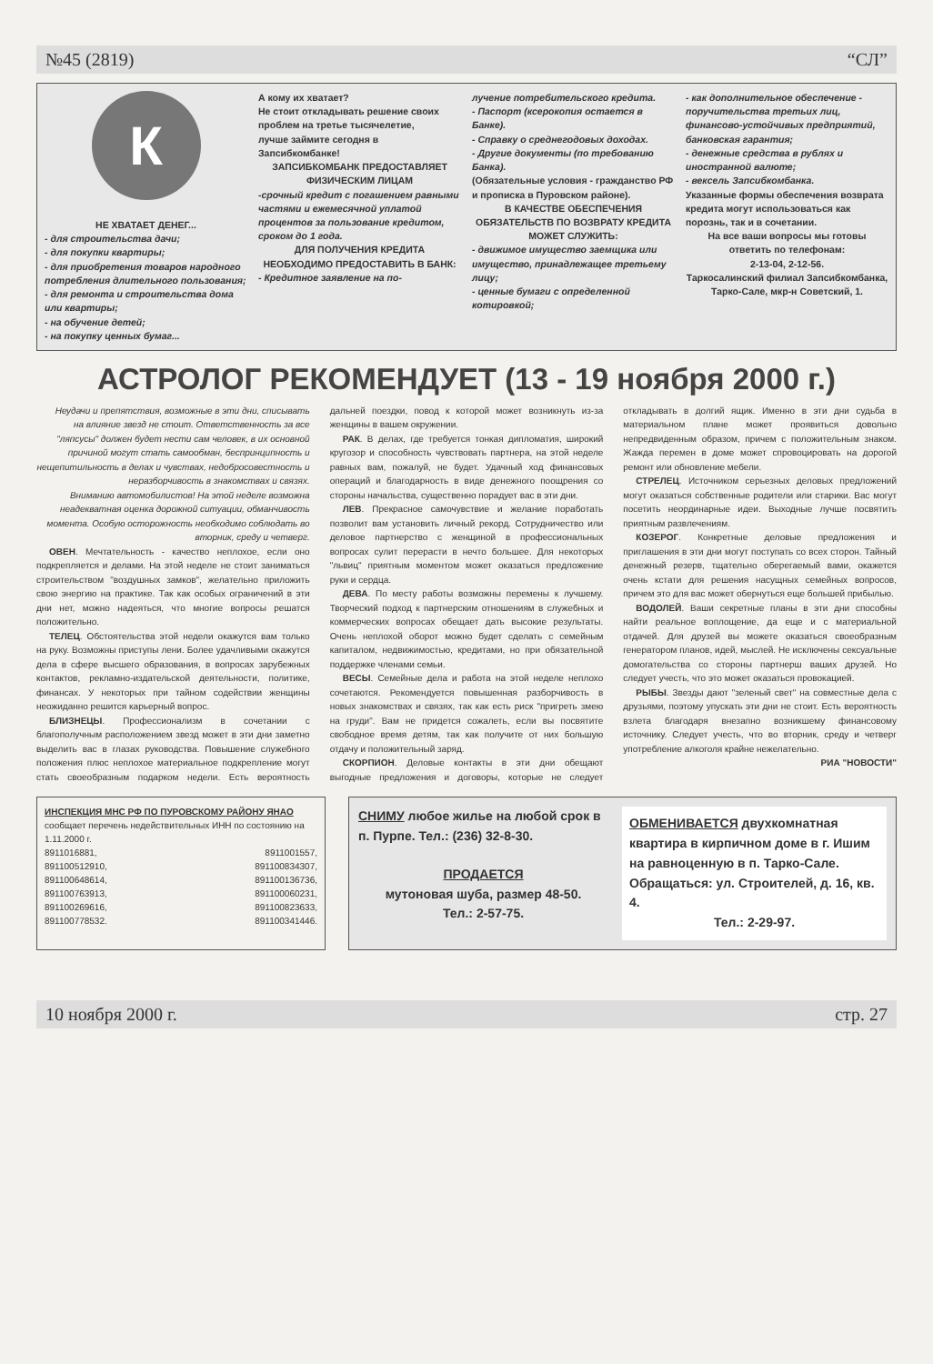№45 (2819) “СЛ”
К
НЕ ХВАТАЕТ ДЕНЕГ...
- для строительства дачи;
- для покупки квартиры;
- для приобретения товаров народного потребления длительного пользования;
- для ремонта и строительства дома или квартиры;
- на обучение детей;
- на покупку ценных бумаг...
А кому их хватает?
Не стоит откладывать решение своих проблем на третье тысячелетие,
лучше займите сегодня в Запсибкомбанке!
ЗАПСИБКОМБАНК ПРЕДОСТАВЛЯЕТ ФИЗИЧЕСКИМ ЛИЦАМ
-срочный кредит с погашением равными частями и ежемесячной уплатой процентов за пользование кредитом, сроком до 1 года.
ДЛЯ ПОЛУЧЕНИЯ КРЕДИТА НЕОБХОДИМО ПРЕДОСТАВИТЬ В БАНК:
- Кредитное заявление на по-
лучение потребительского кредита.
- Паспорт (ксерокопия остается в Банке).
- Справку о среднегодовых доходах.
- Другие документы (по требованию Банка).
(Обязательные условия - гражданство РФ и прописка в Пуровском районе).
В КАЧЕСТВЕ ОБЕСПЕЧЕНИЯ ОБЯЗАТЕЛЬСТВ ПО ВОЗВРАТУ КРЕДИТА МОЖЕТ СЛУЖИТЬ:
- движимое имущество заемщика или имущество, принадлежащее третьему лицу;
- ценные бумаги с определенной котировкой;
- как дополнительное обеспечение - поручительства третьих лиц, финансово-устойчивых предприятий, банковская гарантия;
- денежные средства в рублях и иностранной валюте;
- вексель Запсибкомбанка.
Указанные формы обеспечения возврата кредита могут использоваться как порознь, так и в сочетании.
На все ваши вопросы мы готовы ответить по телефонам:
2-13-04, 2-12-56.
Таркосалинский филиал Запсибкомбанка, Тарко-Сале, мкр-н Советский, 1.
АСТРОЛОГ РЕКОМЕНДУЕТ (13 - 19 ноября 2000 г.)
Неудачи и препятствия, возможные в эти дни, списывать на влияние звезд не стоит. Ответственность за все "ляпсусы" должен будет нести сам человек, в их основной причиной могут стать самообман, беспринципность и нещепитильность в делах и чувствах, недобросовестность и неразборчивость в знакомствах и связях.
Вниманию автомобилистов! На этой неделе возможна неадекватная оценка дорожной ситуации, обманчивость момента. Особую осторожность необходимо соблюдать во вторник, среду и четверг.
ОВЕН. Мечтательность - качество неплохое, если оно подкрепляется и делами. На этой неделе не стоит заниматься строительством "воздушных замков", желательно приложить свою энергию на практике. Так как особых ограничений в эти дни нет, можно надеяться, что многие вопросы решатся положительно.
ТЕЛЕЦ. Обстоятельства этой недели окажутся вам только на руку. Возможны приступы лени. Более удачливыми окажутся дела в сфере высшего образования, в вопросах зарубежных контактов, рекламно-издательской деятельности, политике, финансах. У некоторых при тайном содействии женщины неожиданно решится карьерный вопрос.
БЛИЗНЕЦЫ. Профессионализм в сочетании с благополучным расположением звезд может в эти дни заметно выделить вас в глазах руководства. Повышение служебного положения плюс неплохое материальное подкрепление могут стать своеобразным подарком недели. Есть вероятность дальней поездки, повод к которой может возникнуть из-за женщины в вашем окружении.
РАК. В делах, где требуется тонкая дипломатия, широкий кругозор и способность чувствовать партнера, на этой неделе равных вам, пожалуй, не будет. Удачный ход финансовых операций и благодарность в виде денежного поощрения со стороны начальства, существенно порадует вас в эти дни.
ЛЕВ. Прекрасное самочувствие и желание поработать позволит вам установить личный рекорд. Сотрудничество или деловое партнерство с женщиной в профессиональных вопросах сулит перерасти в нечто большее. Для некоторых "львиц" приятным моментом может оказаться предложение руки и сердца.
ДЕВА. По месту работы возможны перемены к лучшему. Творческий подход к партнерским отношениям в служебных и коммерческих вопросах обещает дать высокие результаты. Очень неплохой оборот можно будет сделать с семейным капиталом, недвижимостью, кредитами, но при обязательной поддержке членами семьи.
ВЕСЫ. Семейные дела и работа на этой неделе неплохо сочетаются. Рекомендуется повышенная разборчивость в новых знакомствах и связях, так как есть риск "пригреть змею на груди". Вам не придется сожалеть, если вы посвятите свободное время детям, так как получите от них большую отдачу и положительный заряд.
СКОРПИОН. Деловые контакты в эти дни обещают выгодные предложения и договоры, которые не следует откладывать в долгий ящик. Именно в эти дни судьба в материальном плане может проявиться довольно непредвиденным образом, причем с положительным знаком. Жажда перемен в доме может спровоцировать на дорогой ремонт или обновление мебели.
СТРЕЛЕЦ. Источником серьезных деловых предложений могут оказаться собственные родители или старики. Вас могут посетить неординарные идеи. Выходные лучше посвятить приятным развлечениям.
КОЗЕРОГ. Конкретные деловые предложения и приглашения в эти дни могут поступать со всех сторон. Тайный денежный резерв, тщательно оберегаемый вами, окажется очень кстати для решения насущных семейных вопросов, причем это для вас может обернуться еще большей прибылью.
ВОДОЛЕЙ. Ваши секретные планы в эти дни способны найти реальное воплощение, да еще и с материальной отдачей. Для друзей вы можете оказаться своеобразным генератором планов, идей, мыслей. Не исключены сексуальные домогательства со стороны партнерш ваших друзей. Но следует учесть, что это может оказаться провокацией.
РЫБЫ. Звезды дают "зеленый свет" на совместные дела с друзьями, поэтому упускать эти дни не стоит. Есть вероятность взлета благодаря внезапно возникшему финансовому источнику. Следует учесть, что во вторник, среду и четверг употребление алкоголя крайне нежелательно.
РИА "НОВОСТИ"
ИНСПЕКЦИЯ МНС РФ ПО ПУРОВСКОМУ РАЙОНУ ЯНАО сообщает перечень недействительных ИНН по состоянию на 1.11.2000 г.
8911016881, 8911001557, 891100512910, 891100834307, 891100648614, 891100136736, 891100763913, 891100060231, 891100269616, 891100823633, 891100778532. 891100341446.
СНИМУ любое жилье на любой срок в п. Пурпе. Тел.: (236) 32-8-30.
ПРОДАЕТСЯ
мутоновая шуба, размер 48-50.
Тел.: 2-57-75.
ОБМЕНИВАЕТСЯ двухкомнатная квартира в кирпичном доме в г. Ишим на равноценную в п. Тарко-Сале. Обращаться: ул. Строителей, д. 16, кв. 4.
Тел.: 2-29-97.
10 ноября 2000 г. стр. 27